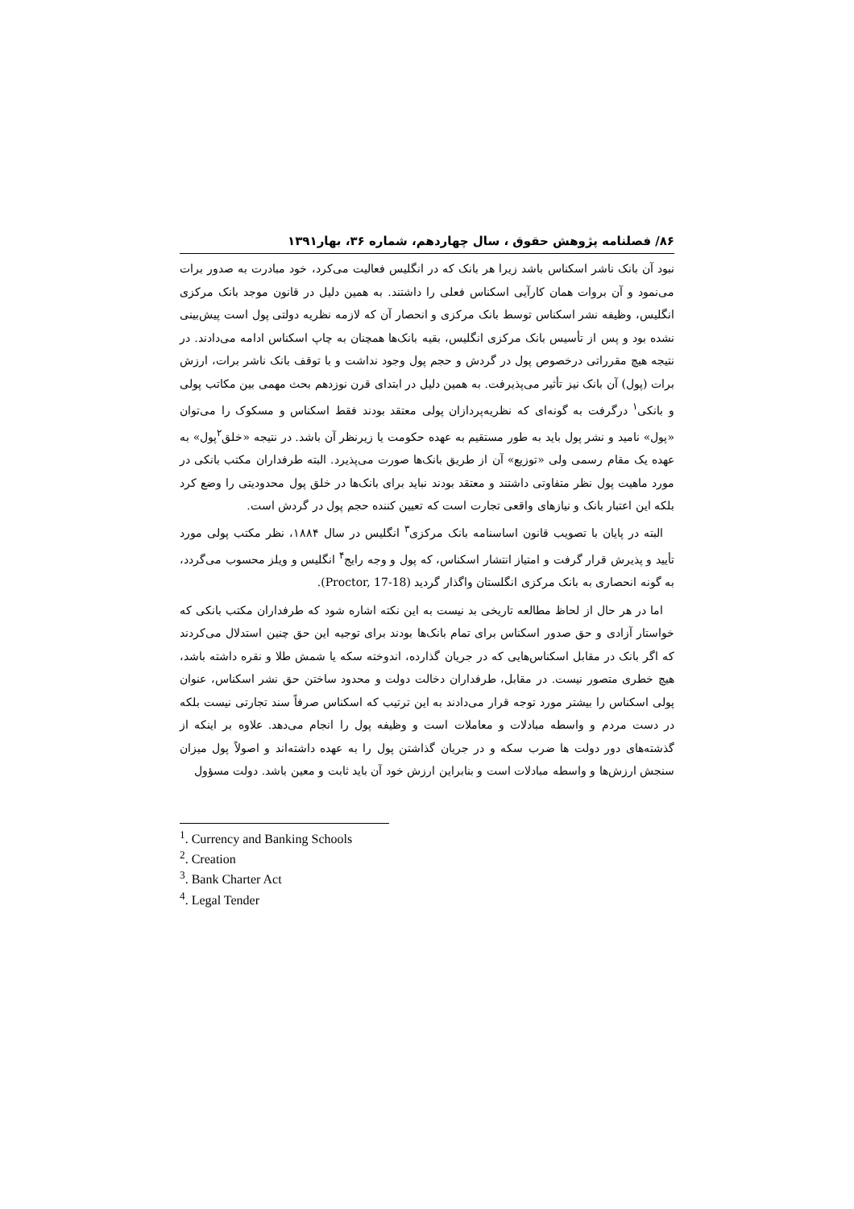۸۶/ فصلنامه پژوهش حقوق ، سال چهاردهم، شماره ۳۶، بهار۱۳۹۱
نبود آن بانک ناشر اسکناس باشد زیرا هر بانک که در انگلیس فعالیت می‌کرد، خود مبادرت به صدور برات می‌نمود و آن بروات همان کارآیی اسکناس فعلی را داشتند. به همین دلیل در قانون موجد بانک مرکزی انگلیس، وظیفه نشر اسکناس توسط بانک مرکزی و انحصار آن که لازمه نظریه دولتی پول است پیش‌بینی نشده بود و پس از تأسیس بانک مرکزی انگلیس، بقیه بانک‌ها همچنان به چاپ اسکناس ادامه می‌دادند. در نتیجه هیچ مقرراتی درخصوص پول در گردش و حجم پول وجود نداشت و با توقف بانک ناشر برات، ارزش برات (پول) آن بانک نیز تأثیر می‌پذیرفت. به همین دلیل در ابتدای قرن نوزدهم بحث مهمی بین مکاتب پولی و بانکی<sup>۱</sup> درگرفت به گونه‌ای که نظریه‌پردازان پولی معتقد بودند فقط اسکناس و مسکوک را می‌توان «پول» نامید و نشر پول باید به طور مستقیم به عهده حکومت یا زیرنظر آن باشد. در نتیجه «خلق<sup>۲</sup>پول» به عهده یک مقام رسمی ولی «توزیع» آن از طریق بانک‌ها صورت می‌پذیرد. البته طرفداران مکتب بانکی در مورد ماهیت پول نظر متفاوتی داشتند و معتقد بودند نباید برای بانک‌ها در خلق پول محدودیتی را وضع کرد بلکه این اعتبار بانک و نیازهای واقعی تجارت است که تعیین کننده حجم پول در گردش است.
البته در پایان با تصویب قانون اساسنامه بانک مرکزی<sup>۳</sup> انگلیس در سال ۱۸۸۴، نظر مکتب پولی مورد تأیید و پذیرش قرار گرفت و امتیاز انتشار اسکناس، که پول و وجه رایج<sup>۴</sup> انگلیس و ویلز محسوب می‌گردد، به گونه انحصاری به بانک مرکزی انگلستان واگذار گردید (Proctor, 17-18).
اما در هر حال از لحاظ مطالعه تاریخی بد نیست به این نکته اشاره شود که طرفداران مکتب بانکی که خواستار آزادی و حق صدور اسکناس برای تمام بانک‌ها بودند برای توجیه این حق چنین استدلال می‌کردند که اگر بانک در مقابل اسکناس‌هایی که در جریان گذارده، اندوخته سکه یا شمش طلا و نقره داشته باشد، هیچ خطری متصور نیست. در مقابل، طرفداران دخالت دولت و محدود ساختن حق نشر اسکناس، عنوان پولی اسکناس را بیشتر مورد توجه قرار می‌دادند به این ترتیب که اسکناس صرفاً سند تجارتی نیست بلکه در دست مردم و واسطه مبادلات و معاملات است و وظیفه پول را انجام می‌دهد. علاوه بر اینکه از گذشته‌های دور دولت ها ضرب سکه و در جریان گذاشتن پول را به عهده داشته‌اند و اصولاً پول میزان سنجش ارزش‌ها و واسطه مبادلات است و بنابراین ارزش خود آن باید ثابت و معین باشد. دولت مسؤول
<sup>1</sup>. Currency and Banking Schools
<sup>2</sup>. Creation
<sup>3</sup>. Bank Charter Act
<sup>4</sup>. Legal Tender